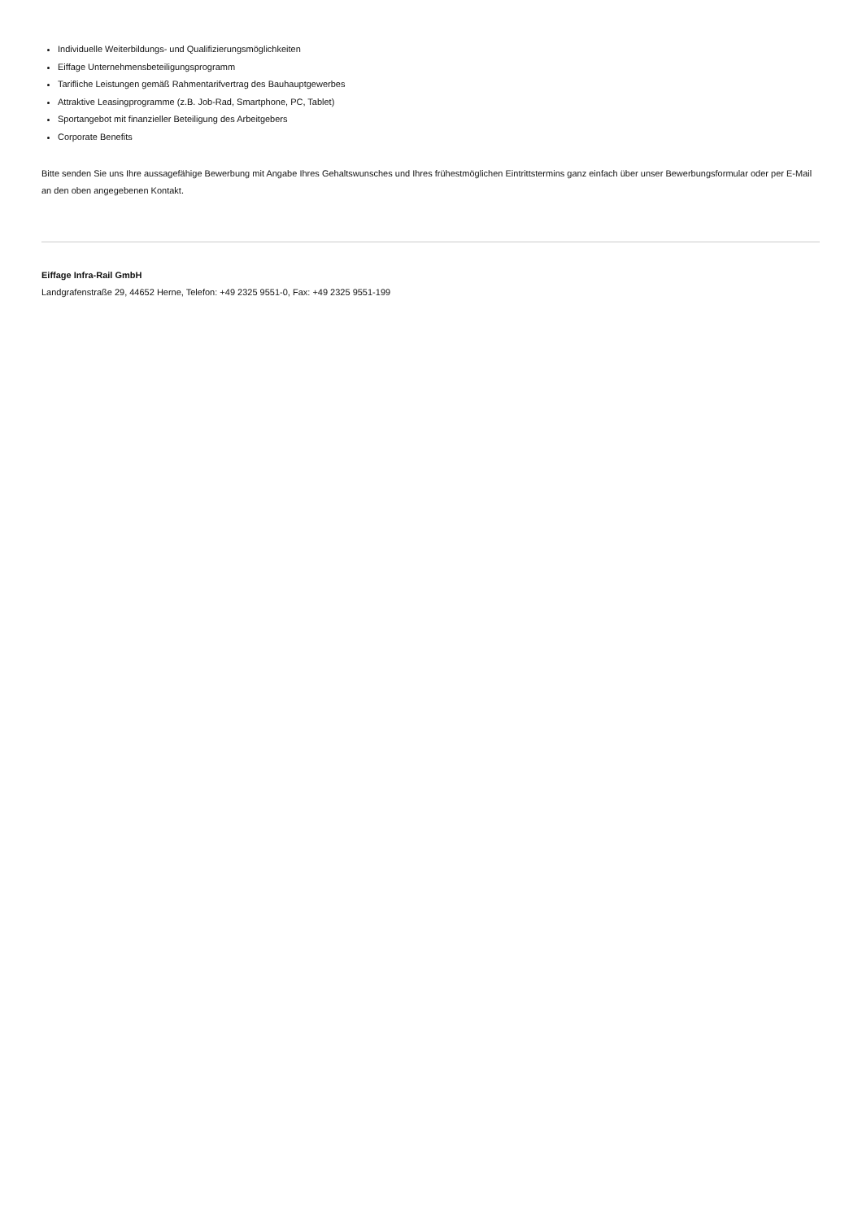Individuelle Weiterbildungs- und Qualifizierungsmöglichkeiten
Eiffage Unternehmensbeteiligungsprogramm
Tarifliche Leistungen gemäß Rahmentarifvertrag des Bauhauptgewerbes
Attraktive Leasingprogramme (z.B. Job-Rad, Smartphone, PC, Tablet)
Sportangebot mit finanzieller Beteiligung des Arbeitgebers
Corporate Benefits
Bitte senden Sie uns Ihre aussagefähige Bewerbung mit Angabe Ihres Gehaltswunsches und Ihres frühestmöglichen Eintrittstermins ganz einfach über unser Bewerbungsformular oder per E-Mail an den oben angegebenen Kontakt.
Eiffage Infra-Rail GmbH
Landgrafenstraße 29, 44652 Herne, Telefon: +49 2325 9551-0, Fax: +49 2325 9551-199